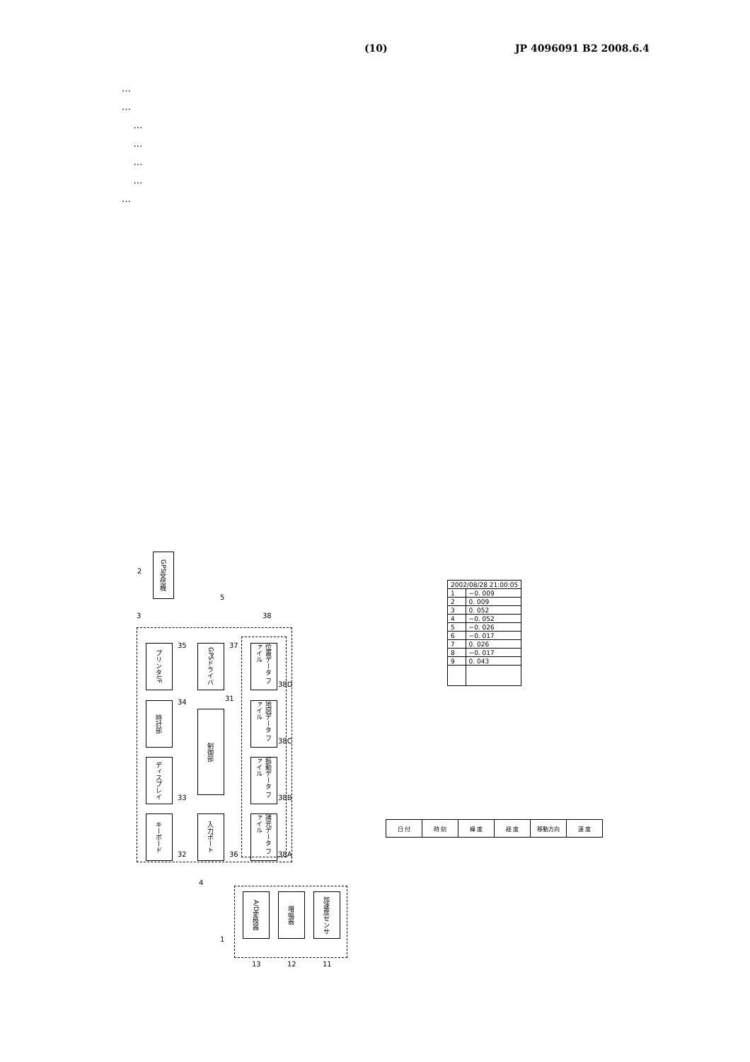(10) JP 4096091 B2 2008.6.4
…
…
…
…
…
…
…
GPS受信機
2
5
3 38
プリンタI/F
時計部
ディスプレイ
キーボード
GPSドライバ
制御部
入力ポート
位置データ ファイル
地図データ ファイル
振動データ ファイル
諸元データ ファイル
35
34
33
32
37
31
36
38D
38C
38B
38A
4
A/D変換器
増幅器
加速度センサ
1
13 12 11
| 2002/08/28 21:00:05 | |
| 1 | −0. 009 |
| 2 | 0. 009 |
| 3 | 0. 052 |
| 4 | −0. 052 |
| 5 | −0. 026 |
| 6 | −0. 017 |
| 7 | 0. 026 |
| 8 | −0. 017 |
| 9 | 0. 043 |
| 日 付 | 時 刻 | 緯 度 | 経 度 | 移動方向 | 速 度 |